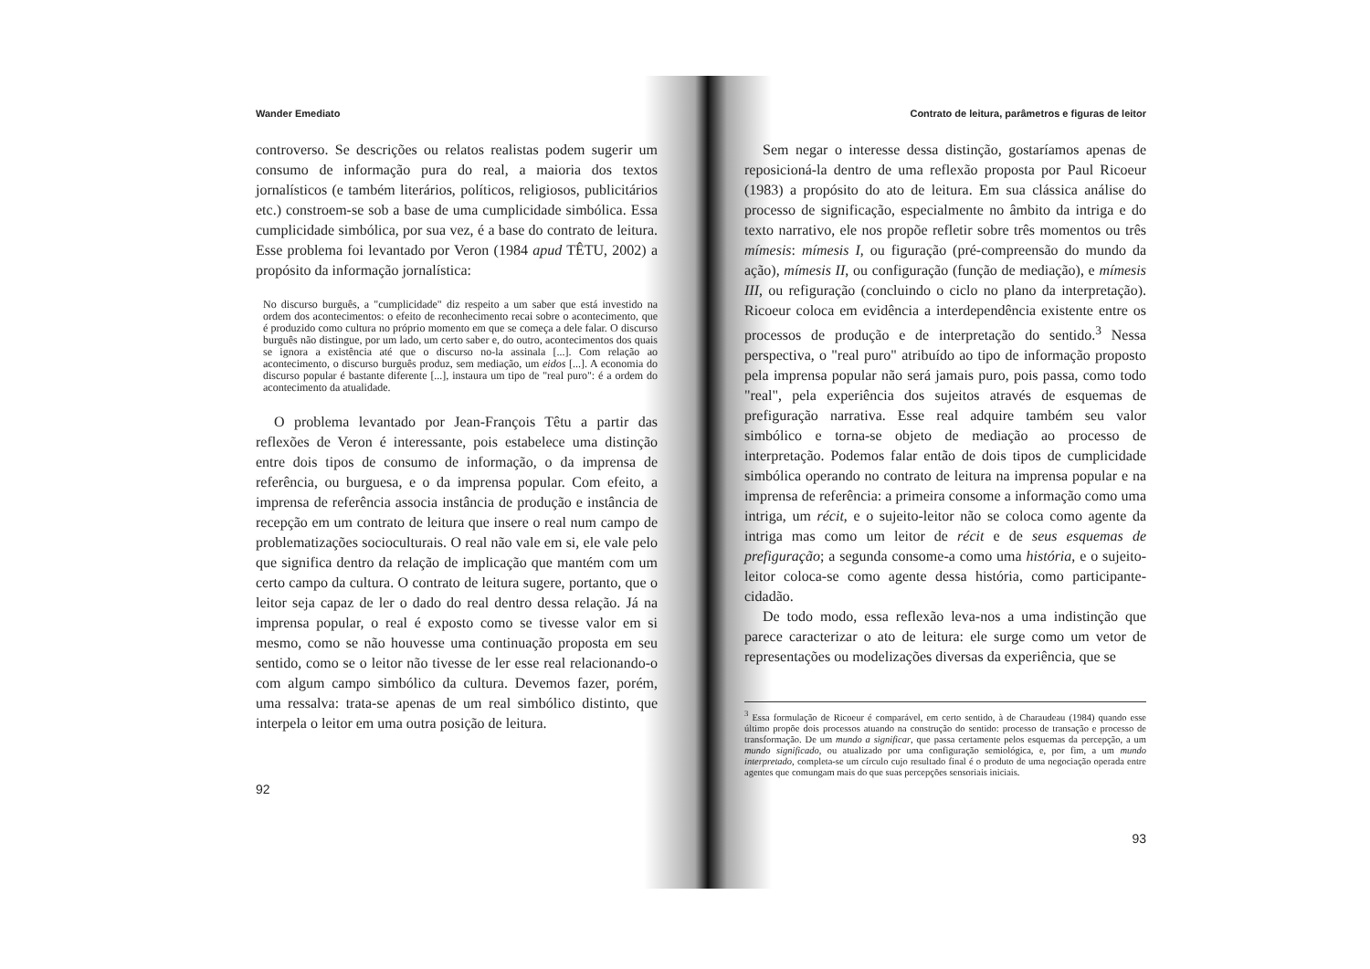Wander Emediato
controverso. Se descrições ou relatos realistas podem sugerir um consumo de informação pura do real, a maioria dos textos jornalísticos (e também literários, políticos, religiosos, publicitários etc.) constroem-se sob a base de uma cumplicidade simbólica. Essa cumplicidade simbólica, por sua vez, é a base do contrato de leitura. Esse problema foi levantado por Veron (1984 apud TÊTU, 2002) a propósito da informação jornalística:
No discurso burguês, a "cumplicidade" diz respeito a um saber que está investido na ordem dos acontecimentos: o efeito de reconhecimento recai sobre o acontecimento, que é produzido como cultura no próprio momento em que se começa a dele falar. O discurso burguês não distingue, por um lado, um certo saber e, do outro, acontecimentos dos quais se ignora a existência até que o discurso no-la assinala [...]. Com relação ao acontecimento, o discurso burguês produz, sem mediação, um eidos [...]. A economia do discurso popular é bastante diferente [...], instaura um tipo de "real puro": é a ordem do acontecimento da atualidade.
O problema levantado por Jean-François Têtu a partir das reflexões de Veron é interessante, pois estabelece uma distinção entre dois tipos de consumo de informação, o da imprensa de referência, ou burguesa, e o da imprensa popular. Com efeito, a imprensa de referência associa instância de produção e instância de recepção em um contrato de leitura que insere o real num campo de problematizações socioculturais. O real não vale em si, ele vale pelo que significa dentro da relação de implicação que mantém com um certo campo da cultura. O contrato de leitura sugere, portanto, que o leitor seja capaz de ler o dado do real dentro dessa relação. Já na imprensa popular, o real é exposto como se tivesse valor em si mesmo, como se não houvesse uma continuação proposta em seu sentido, como se o leitor não tivesse de ler esse real relacionando-o com algum campo simbólico da cultura. Devemos fazer, porém, uma ressalva: trata-se apenas de um real simbólico distinto, que interpela o leitor em uma outra posição de leitura.
92
Contrato de leitura, parâmetros e figuras de leitor
Sem negar o interesse dessa distinção, gostaríamos apenas de reposicioná-la dentro de uma reflexão proposta por Paul Ricoeur (1983) a propósito do ato de leitura. Em sua clássica análise do processo de significação, especialmente no âmbito da intriga e do texto narrativo, ele nos propõe refletir sobre três momentos ou três mímesis: mímesis I, ou figuração (pré-compreensão do mundo da ação), mímesis II, ou configuração (função de mediação), e mímesis III, ou refiguração (concluindo o ciclo no plano da interpretação). Ricoeur coloca em evidência a interdependência existente entre os processos de produção e de interpretação do sentido.<sup>3</sup> Nessa perspectiva, o "real puro" atribuído ao tipo de informação proposto pela imprensa popular não será jamais puro, pois passa, como todo "real", pela experiência dos sujeitos através de esquemas de prefiguração narrativa. Esse real adquire também seu valor simbólico e torna-se objeto de mediação ao processo de interpretação. Podemos falar então de dois tipos de cumplicidade simbólica operando no contrato de leitura na imprensa popular e na imprensa de referência: a primeira consome a informação como uma intriga, um récit, e o sujeito-leitor não se coloca como agente da intriga mas como um leitor de récit e de seus esquemas de prefiguração; a segunda consome-a como uma história, e o sujeito-leitor coloca-se como agente dessa história, como participante-cidadão.
De todo modo, essa reflexão leva-nos a uma indistinção que parece caracterizar o ato de leitura: ele surge como um vetor de representações ou modelizações diversas da experiência, que se
<sup>3</sup> Essa formulação de Ricoeur é comparável, em certo sentido, à de Charaudeau (1984) quando esse último propõe dois processos atuando na construção do sentido: processo de transação e processo de transformação. De um mundo a significar, que passa certamente pelos esquemas da percepção, a um mundo significado, ou atualizado por uma configuração semiológica, e, por fim, a um mundo interpretado, completa-se um círculo cujo resultado final é o produto de uma negociação operada entre agentes que comungam mais do que suas percepções sensoriais iniciais.
93